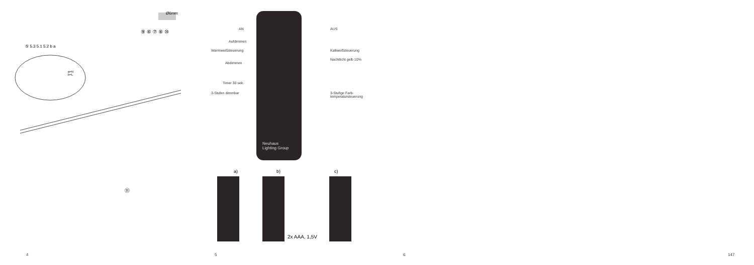Ø6mm
a=N
b=L
⑤ 5.3 5.1 5.2 b a
⑨ ⑥ ⑦ ⑧ ⑩
⑪
4
Neuhaus
Lighting Group
AN
Aufdimmen
Warmweißsteuerung
Abdimmen
Timer 30 sek.
3-Stufen dimmbar
AUS
Kaltweißsteuerung
Nachtlicht gelb 10%
3-Stufige Farb-
temperatursteuerung
a) b) c)
2x AAA, 1,5V
5
6
147